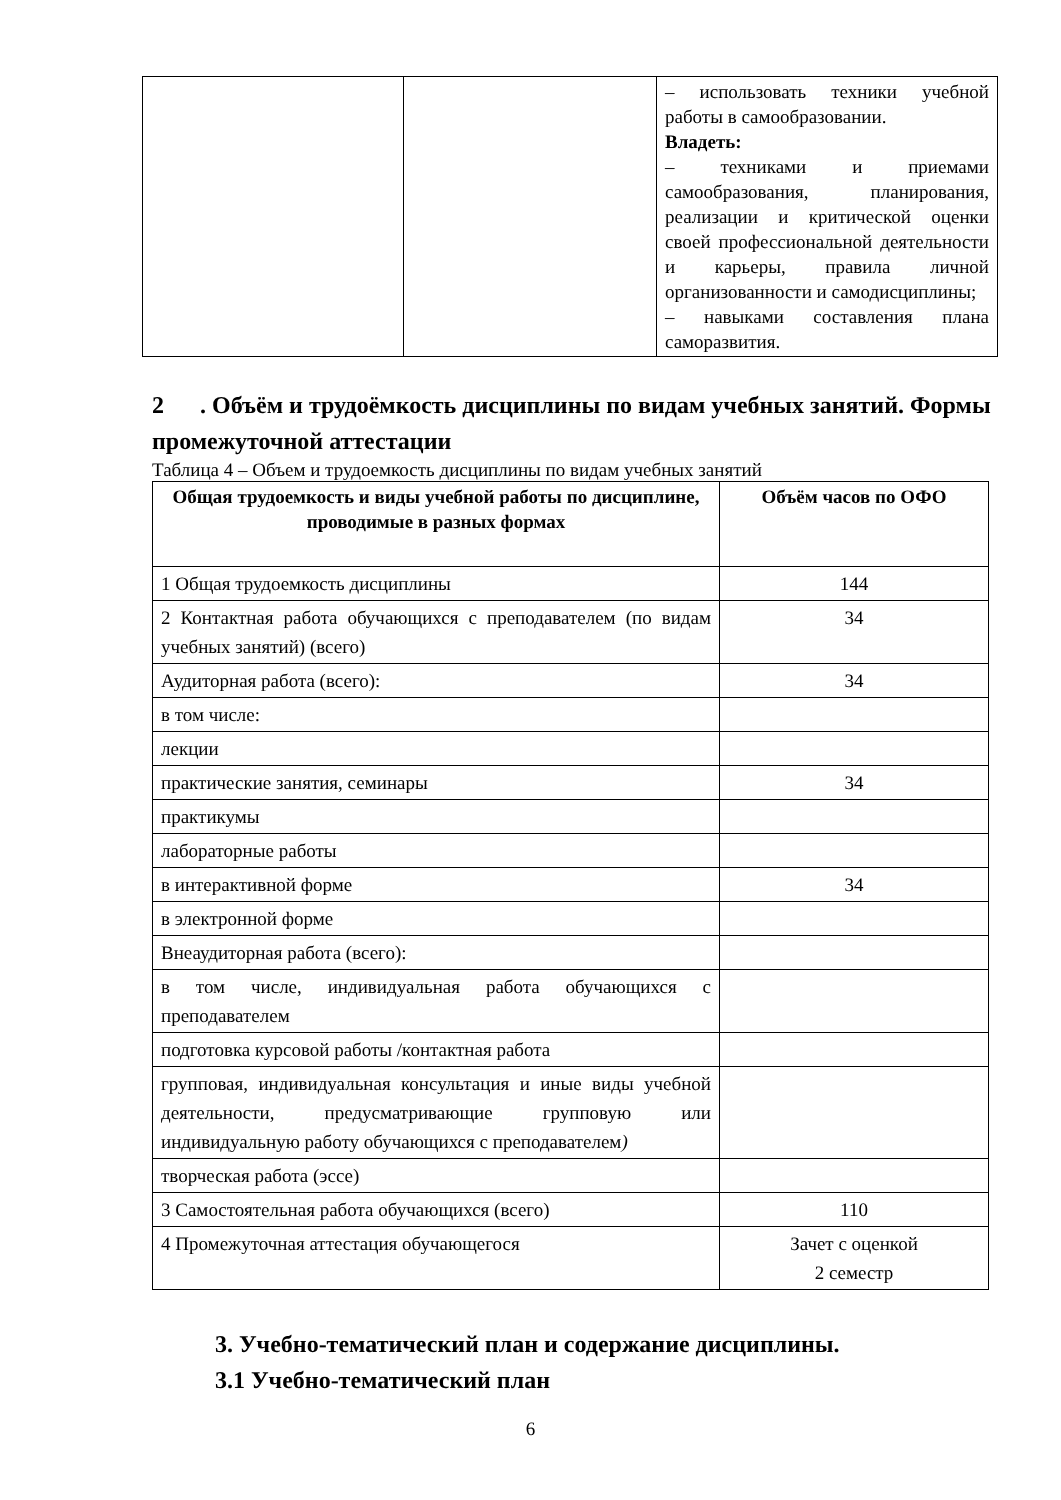| | | – использовать техники учебной работы в самообразовании. Владеть: – техниками и приемами самообразования, планирования, реализации и критической оценки своей профессиональной деятельности и карьеры, правила личной организованности и самодисциплины; – навыками составления плана саморазвития. |
2 . Объём и трудоёмкость дисциплины по видам учебных занятий. Формы промежуточной аттестации
Таблица 4 – Объем и трудоемкость дисциплины по видам учебных занятий
| Общая трудоемкость и виды учебной работы по дисциплине, проводимые в разных формах | Объём часов по ОФО |
| --- | --- |
| 1 Общая трудоемкость дисциплины | 144 |
| 2 Контактная работа обучающихся с преподавателем (по видам учебных занятий) (всего) | 34 |
| Аудиторная работа (всего): | 34 |
| в том числе: | |
| лекции | |
| практические занятия, семинары | 34 |
| практикумы | |
| лабораторные работы | |
| в интерактивной форме | 34 |
| в электронной форме | |
| Внеаудиторная работа (всего): | |
| в том числе, индивидуальная работа обучающихся с преподавателем | |
| подготовка курсовой работы /контактная работа | |
| групповая, индивидуальная консультация и иные виды учебной деятельности, предусматривающие групповую или индивидуальную работу обучающихся с преподавателем ) | |
| творческая работа (эссе) | |
| 3 Самостоятельная работа обучающихся (всего) | 110 |
| 4 Промежуточная аттестация обучающегося | Зачет с оценкой 2 семестр |
3. Учебно-тематический план и содержание дисциплины.
3.1 Учебно-тематический план
6